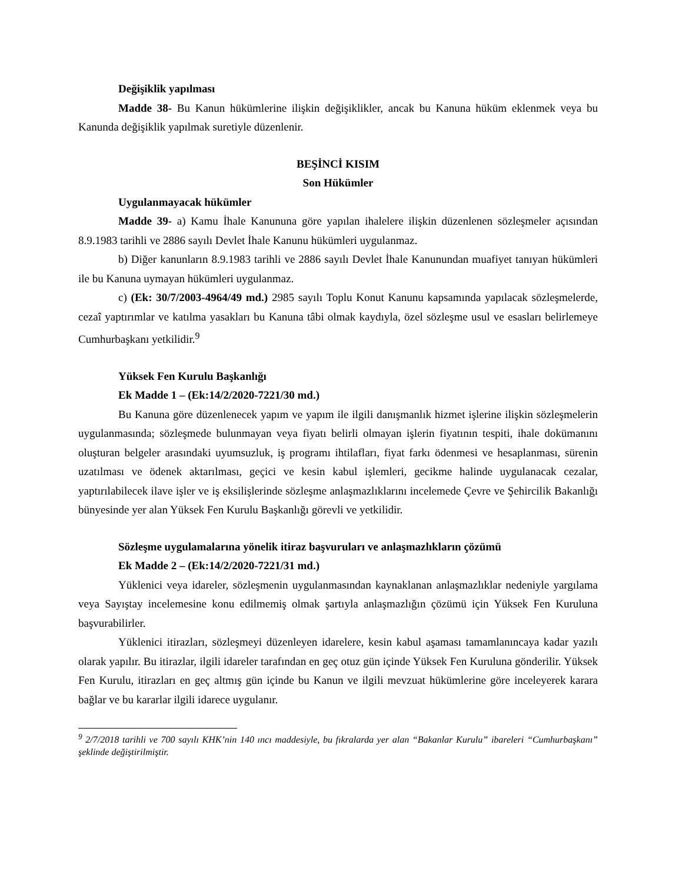Değişiklik yapılması
Madde 38- Bu Kanun hükümlerine ilişkin değişiklikler, ancak bu Kanuna hüküm eklenmek veya bu Kanunda değişiklik yapılmak suretiyle düzenlenir.
BEŞİNCİ KISIM
Son Hükümler
Uygulanmayacak hükümler
Madde 39- a) Kamu İhale Kanununa göre yapılan ihalelere ilişkin düzenlenen sözleşmeler açısından 8.9.1983 tarihli ve 2886 sayılı Devlet İhale Kanunu hükümleri uygulanmaz.
b) Diğer kanunların 8.9.1983 tarihli ve 2886 sayılı Devlet İhale Kanunundan muafiyet tanıyan hükümleri ile bu Kanuna uymayan hükümleri uygulanmaz.
c) (Ek: 30/7/2003-4964/49 md.) 2985 sayılı Toplu Konut Kanunu kapsamında yapılacak sözleşmelerde, cezaî yaptırımlar ve katılma yasakları bu Kanuna tâbi olmak kaydıyla, özel sözleşme usul ve esasları belirlemeye Cumhurbaşkanı yetkilidir.<sup>9</sup>
Yüksek Fen Kurulu Başkanlığı
Ek Madde 1 – (Ek:14/2/2020-7221/30 md.)
Bu Kanuna göre düzenlenecek yapım ve yapım ile ilgili danışmanlık hizmet işlerine ilişkin sözleşmelerin uygulanmasında; sözleşmede bulunmayan veya fiyatı belirli olmayan işlerin fiyatının tespiti, ihale dokümanını oluşturan belgeler arasındaki uyumsuzluk, iş programı ihtilafları, fiyat farkı ödenmesi ve hesaplanması, sürenin uzatılması ve ödenek aktarılması, geçici ve kesin kabul işlemleri, gecikme halinde uygulanacak cezalar, yaptırılabilecek ilave işler ve iş eksilişlerinde sözleşme anlaşmazlıklarını incelemede Çevre ve Şehircilik Bakanlığı bünyesinde yer alan Yüksek Fen Kurulu Başkanlığı görevli ve yetkilidir.
Sözleşme uygulamalarına yönelik itiraz başvuruları ve anlaşmazlıkların çözümü
Ek Madde 2 – (Ek:14/2/2020-7221/31 md.)
Yüklenici veya idareler, sözleşmenin uygulanmasından kaynaklanan anlaşmazlıklar nedeniyle yargılama veya Sayıştay incelemesine konu edilmemiş olmak şartıyla anlaşmazlığın çözümü için Yüksek Fen Kuruluna başvurabilirler.
Yüklenici itirazları, sözleşmeyi düzenleyen idarelere, kesin kabul aşaması tamamlanıncaya kadar yazılı olarak yapılır. Bu itirazlar, ilgili idareler tarafından en geç otuz gün içinde Yüksek Fen Kuruluna gönderilir. Yüksek Fen Kurulu, itirazları en geç altmış gün içinde bu Kanun ve ilgili mevzuat hükümlerine göre inceleyerek karara bağlar ve bu kararlar ilgili idarece uygulanır.
<sup>9</sup> 2/7/2018 tarihli ve 700 sayılı KHK’nin 140 ıncı maddesiyle, bu fıkralarda yer alan “Bakanlar Kurulu” ibareleri “Cumhurbaşkanı” şeklinde değiştirilmiştir.